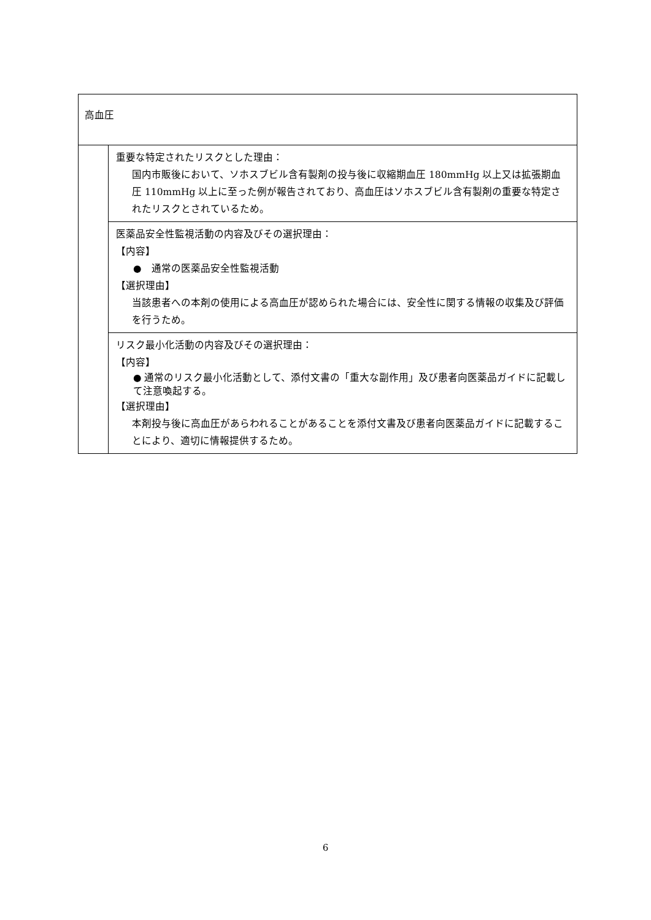| 高血圧 | |
| | 重要な特定されたリスクとした理由： 国内市販後において、ソホスブビル含有製剤の投与後に収縮期血圧 180mmHg 以上又は拡張期血圧 110mmHg 以上に至った例が報告されており、高血圧はソホスブビル含有製剤の重要な特定されたリスクとされているため。 |
| | 医薬品安全性監視活動の内容及びその選択理由： 【内容】 ● 通常の医薬品安全性監視活動 【選択理由】 当該患者への本剤の使用による高血圧が認められた場合には、安全性に関する情報の収集及び評価を行うため。 |
| | リスク最小化活動の内容及びその選択理由： 【内容】 ● 通常のリスク最小化活動として、添付文書の「重大な副作用」及び患者向医薬品ガイドに記載して注意喚起する。 【選択理由】 本剤投与後に高血圧があらわれることがあることを添付文書及び患者向医薬品ガイドに記載することにより、適切に情報提供するため。 |
6